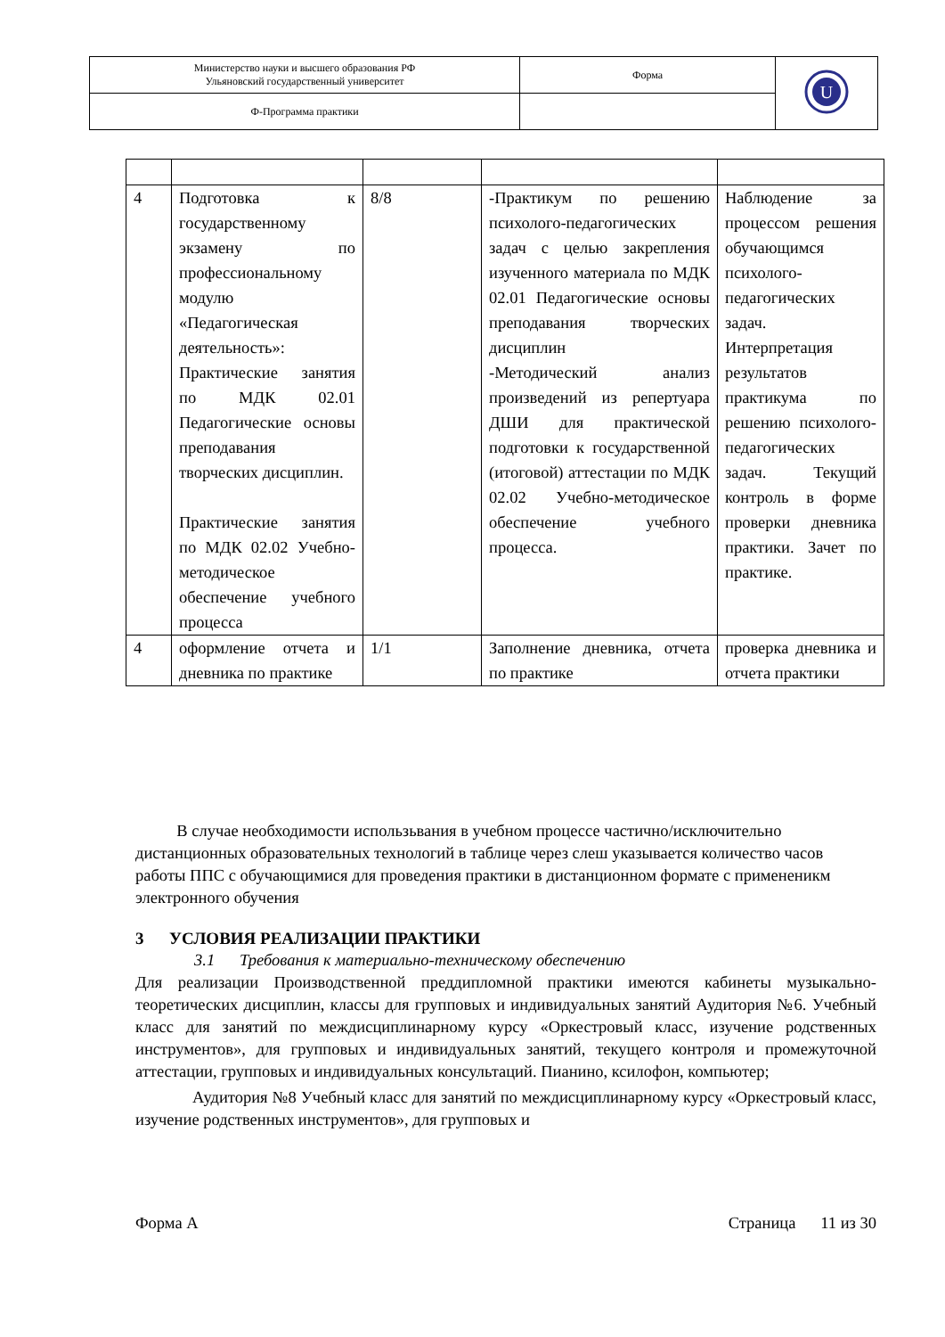| Министерство науки и высшего образования РФ Ульяновский государственный университет | Форма | U |
| Ф-Программа практики | | |
| 4 | Подготовка к государственному экзамену по профессиональному модулю «Педагогическая деятельность»: Практические занятия по МДК 02.01 Педагогические основы преподавания творческих дисциплин. Практические занятия по МДК 02.02 Учебно-методическое обеспечение учебного процесса | 8/8 | -Практикум по решению психолого-педагогических задач с целью закрепления изученного материала по МДК 02.01 Педагогические основы преподавания творческих дисциплин -Методический анализ произведений из репертуара ДШИ для практической подготовки к государственной (итоговой) аттестации по МДК 02.02 Учебно-методическое обеспечение учебного процесса. | Наблюдение за процессом решения обучающимся психолого-педагогических задач. Интерпретация результатов практикума по решению психолого-педагогических задач. Текущий контроль в форме проверки дневника практики. Зачет по практике. |
| 4 | оформление отчета и дневника по практике | 1/1 | Заполнение дневника, отчета по практике | проверка дневника и отчета практики |
В случае необходимости использьвания в учебном процессе частично/исключительно дистанционных образовательных технологий в таблице через слеш указывается количество часов работы ППС с обучающимися для проведения практики в дистанционном формате с примененикм электронного обучения
3 УСЛОВИЯ РЕАЛИЗАЦИИ ПРАКТИКИ
3.1 Требования к материально-техническому обеспечению
Для реализации Производственной преддипломной практики имеются кабинеты музыкально-теоретических дисциплин, классы для групповых и индивидуальных занятий Аудитория №6. Учебный класс для занятий по междисциплинарному курсу «Оркестровый класс, изучение родственных инструментов», для групповых и индивидуальных занятий, текущего контроля и промежуточной аттестации, групповых и индивидуальных консультаций. Пианино, ксилофон, компьютер;
Аудитория №8 Учебный класс для занятий по междисциплинарному курсу «Оркестровый класс, изучение родственных инструментов», для групповых и
Форма А Страница 11 из 30